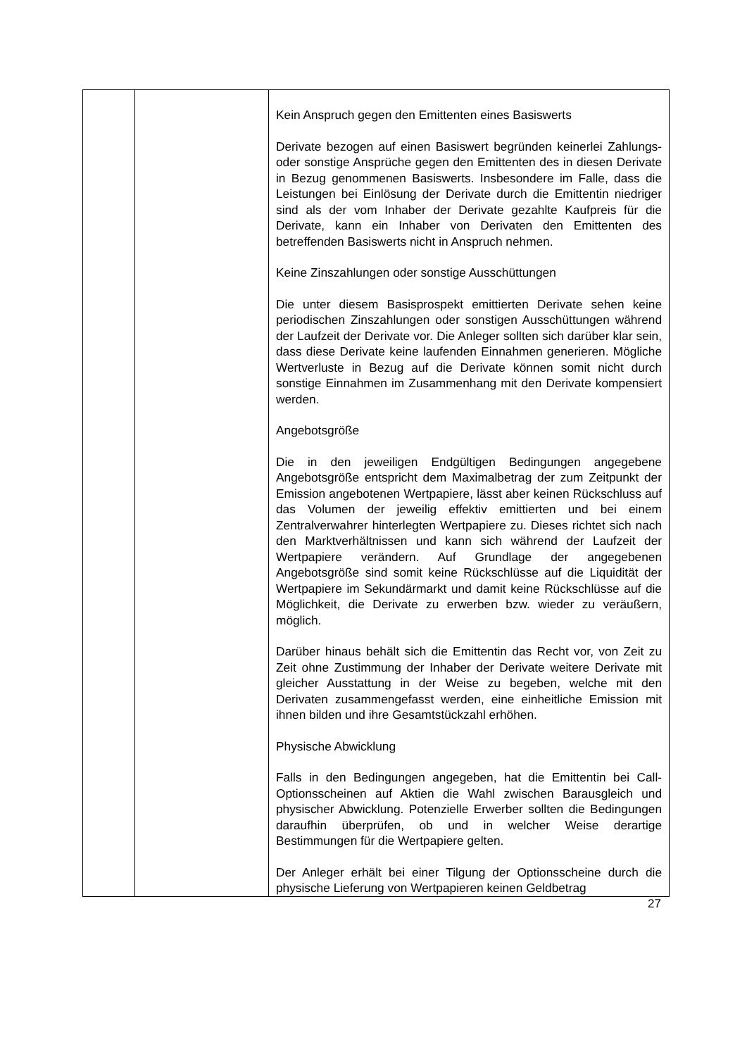| | | Kein Anspruch gegen den Emittenten eines Basiswerts Derivate bezogen auf einen Basiswert begründen keinerlei Zahlungs- oder sonstige Ansprüche gegen den Emittenten des in diesen Derivate in Bezug genommenen Basiswerts. Insbesondere im Falle, dass die Leistungen bei Einlösung der Derivate durch die Emittentin niedriger sind als der vom Inhaber der Derivate gezahlte Kaufpreis für die Derivate, kann ein Inhaber von Derivaten den Emittenten des betreffenden Basiswerts nicht in Anspruch nehmen. Keine Zinszahlungen oder sonstige Ausschüttungen Die unter diesem Basisprospekt emittierten Derivate sehen keine periodischen Zinszahlungen oder sonstigen Ausschüttungen während der Laufzeit der Derivate vor. Die Anleger sollten sich darüber klar sein, dass diese Derivate keine laufenden Einnahmen generieren. Mögliche Wertverluste in Bezug auf die Derivate können somit nicht durch sonstige Einnahmen im Zusammenhang mit den Derivate kompensiert werden. Angebotsgröße Die in den jeweiligen Endgültigen Bedingungen angegebene Angebotsgröße entspricht dem Maximalbetrag der zum Zeitpunkt der Emission angebotenen Wertpapiere, lässt aber keinen Rückschluss auf das Volumen der jeweilig effektiv emittierten und bei einem Zentralverwahrer hinterlegten Wertpapiere zu. Dieses richtet sich nach den Marktverhältnissen und kann sich während der Laufzeit der Wertpapiere verändern. Auf Grundlage der angegebenen Angebotsgröße sind somit keine Rückschlüsse auf die Liquidität der Wertpapiere im Sekundärmarkt und damit keine Rückschlüsse auf die Möglichkeit, die Derivate zu erwerben bzw. wieder zu veräußern, möglich. Darüber hinaus behält sich die Emittentin das Recht vor, von Zeit zu Zeit ohne Zustimmung der Inhaber der Derivate weitere Derivate mit gleicher Ausstattung in der Weise zu begeben, welche mit den Derivaten zusammengefasst werden, eine einheitliche Emission mit ihnen bilden und ihre Gesamtstückzahl erhöhen. Physische Abwicklung Falls in den Bedingungen angegeben, hat die Emittentin bei Call-Optionsscheinen auf Aktien die Wahl zwischen Barausgleich und physischer Abwicklung. Potenzielle Erwerber sollten die Bedingungen daraufhin überprüfen, ob und in welcher Weise derartige Bestimmungen für die Wertpapiere gelten. Der Anleger erhält bei einer Tilgung der Optionsscheine durch die physische Lieferung von Wertpapieren keinen Geldbetrag |
27